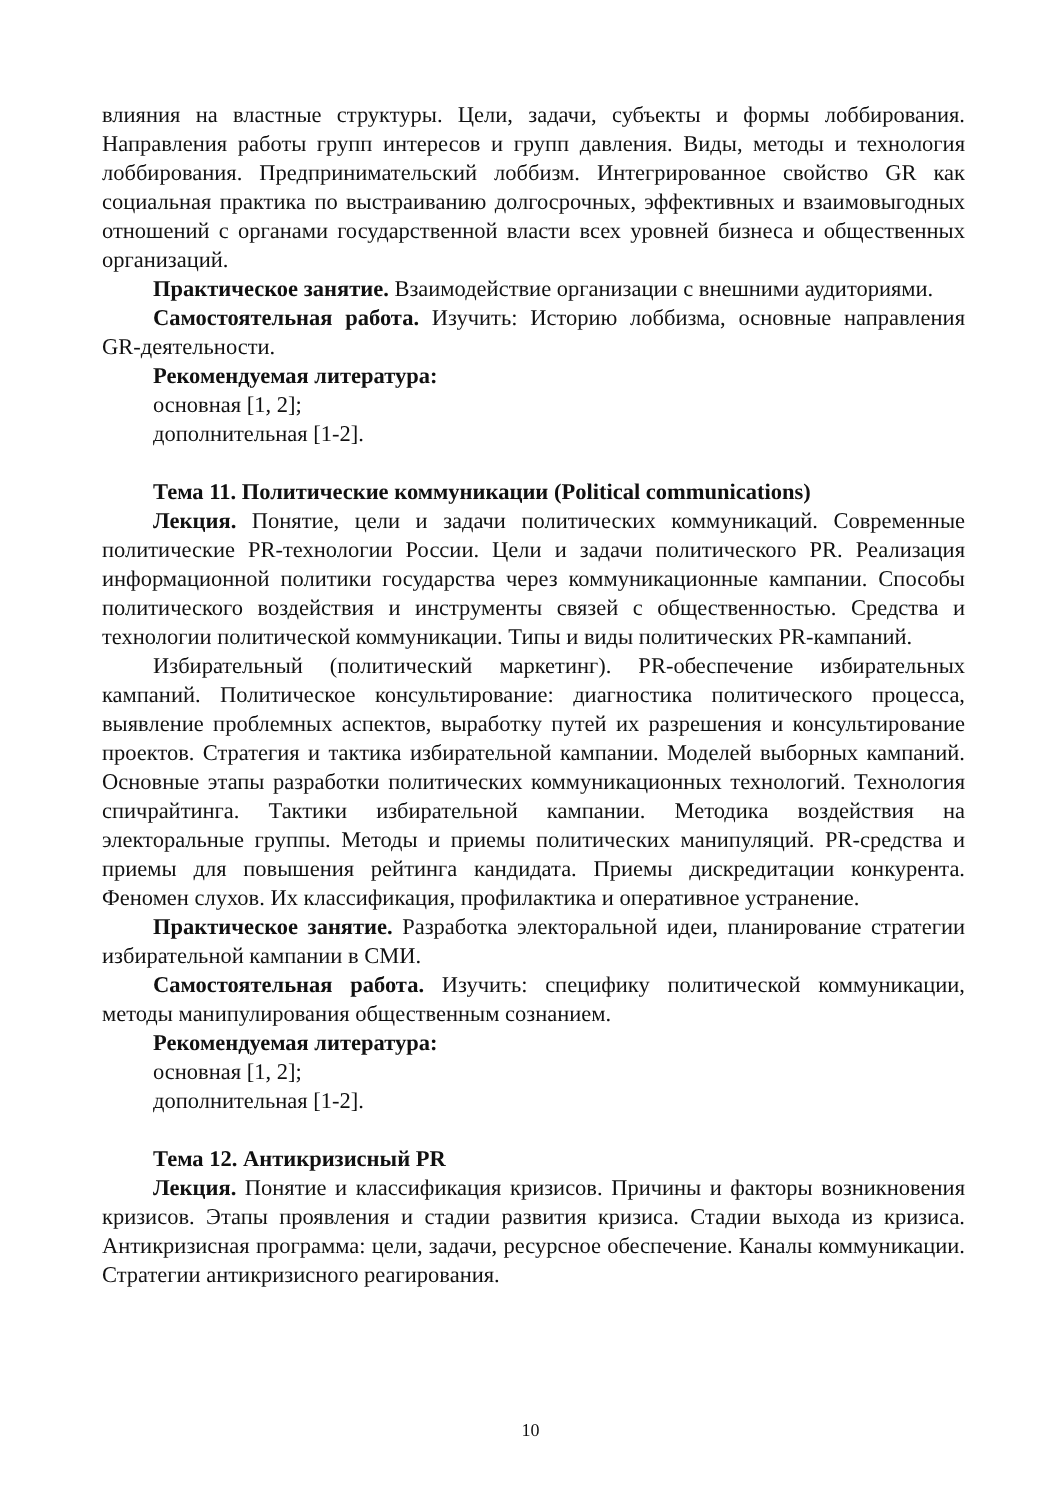влияния на властные структуры. Цели, задачи, субъекты и формы лоббирования. Направления работы групп интересов и групп давления. Виды, методы и технология лоббирования. Предпринимательский лоббизм. Интегрированное свойство GR как социальная практика по выстраиванию долгосрочных, эффективных и взаимовыгодных отношений с органами государственной власти всех уровней бизнеса и общественных организаций.
Практическое занятие. Взаимодействие организации с внешними аудиториями.
Самостоятельная работа. Изучить: Историю лоббизма, основные направления GR-деятельности.
Рекомендуемая литература:
основная [1, 2];
дополнительная [1-2].
Тема 11. Политические коммуникации (Political communications)
Лекция. Понятие, цели и задачи политических коммуникаций. Современные политические PR-технологии России. Цели и задачи политического PR. Реализация информационной политики государства через коммуникационные кампании. Способы политического воздействия и инструменты связей с общественностью. Средства и технологии политической коммуникации. Типы и виды политических PR-кампаний.
Избирательный (политический маркетинг). PR-обеспечение избирательных кампаний. Политическое консультирование: диагностика политического процесса, выявление проблемных аспектов, выработку путей их разрешения и консультирование проектов. Стратегия и тактика избирательной кампании. Моделей выборных кампаний. Основные этапы разработки политических коммуникационных технологий. Технология спичрайтинга. Тактики избирательной кампании. Методика воздействия на электоральные группы. Методы и приемы политических манипуляций. PR-средства и приемы для повышения рейтинга кандидата. Приемы дискредитации конкурента. Феномен слухов. Их классификация, профилактика и оперативное устранение.
Практическое занятие. Разработка электоральной идеи, планирование стратегии избирательной кампании в СМИ.
Самостоятельная работа. Изучить: специфику политической коммуникации, методы манипулирования общественным сознанием.
Рекомендуемая литература:
основная [1, 2];
дополнительная [1-2].
Тема 12. Антикризисный PR
Лекция. Понятие и классификация кризисов. Причины и факторы возникновения кризисов. Этапы проявления и стадии развития кризиса. Стадии выхода из кризиса. Антикризисная программа: цели, задачи, ресурсное обеспечение. Каналы коммуникации. Стратегии антикризисного реагирования.
10